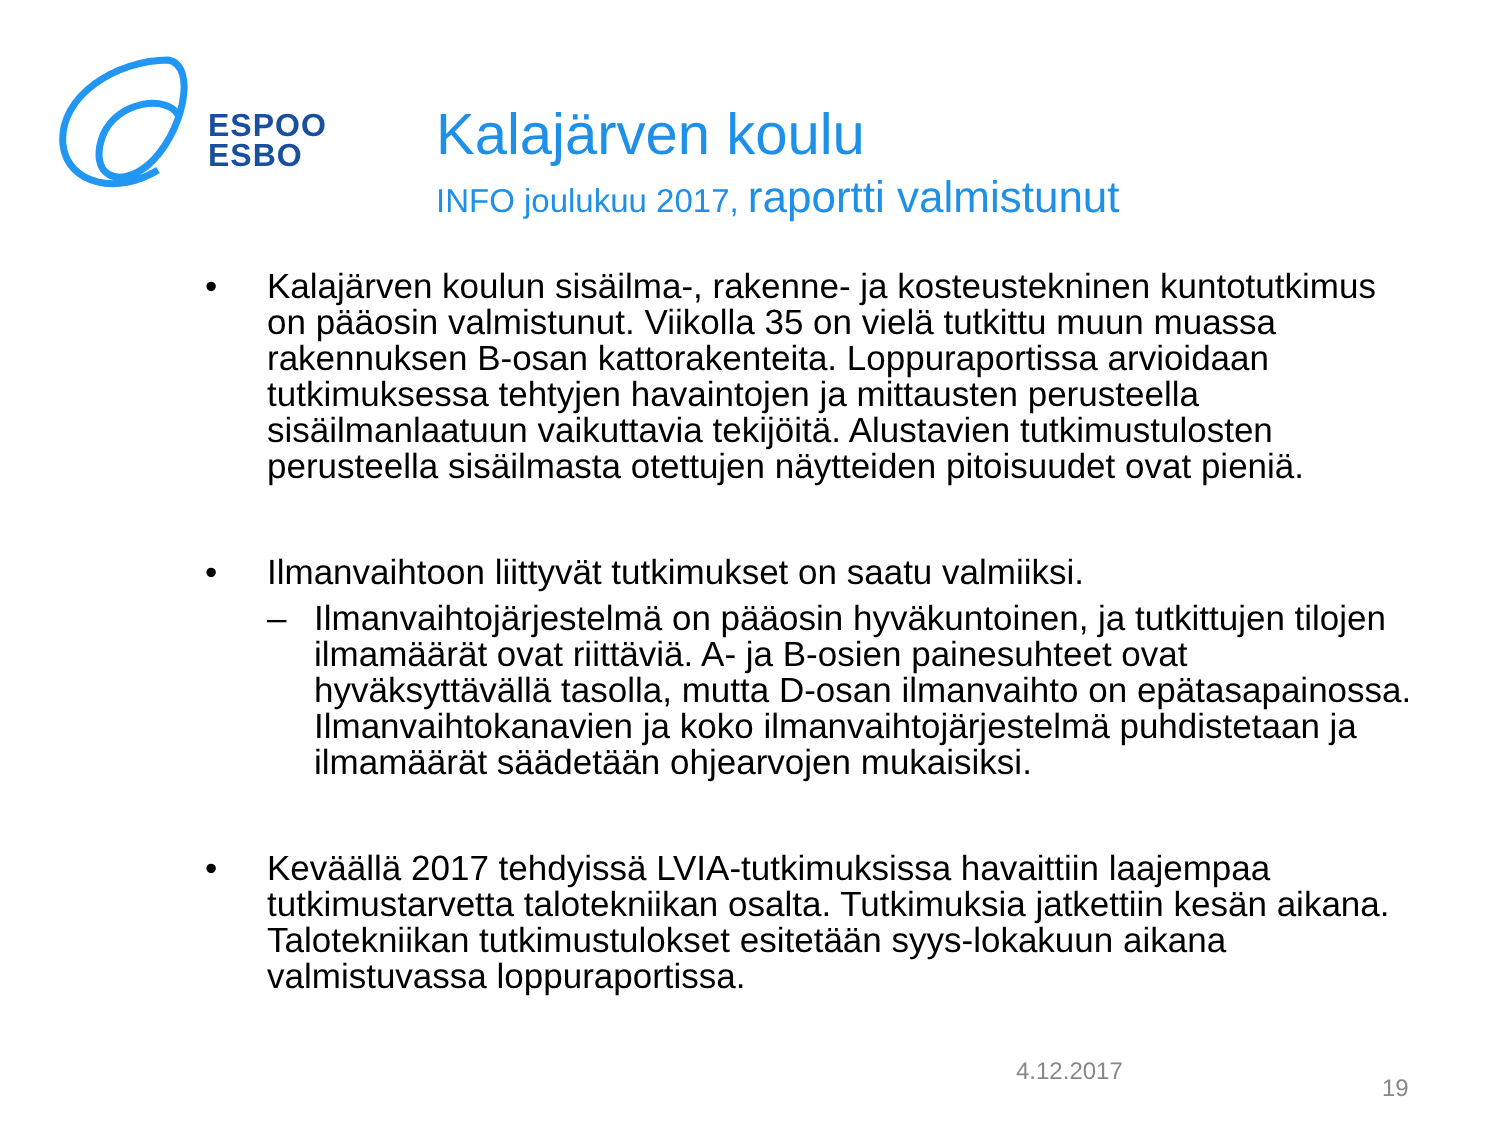ESPOO
ESBO
Kalajärven koulu
INFO joulukuu 2017, raportti valmistunut
• Kalajärven koulun sisäilma-, rakenne- ja kosteustekninen kuntotutkimus on pääosin valmistunut. Viikolla 35 on vielä tutkittu muun muassa rakennuksen B-osan kattorakenteita. Loppuraportissa arvioidaan tutkimuksessa tehtyjen havaintojen ja mittausten perusteella sisäilmanlaatuun vaikuttavia tekijöitä. Alustavien tutkimustulosten perusteella sisäilmasta otettujen näytteiden pitoisuudet ovat pieniä.
• Ilmanvaihtoon liittyvät tutkimukset on saatu valmiiksi.
– Ilmanvaihtojärjestelmä on pääosin hyväkuntoinen, ja tutkittujen tilojen ilmamäärät ovat riittäviä. A- ja B-osien painesuhteet ovat hyväksyttävällä tasolla, mutta D-osan ilmanvaihto on epätasapainossa. Ilmanvaihtokanavien ja koko ilmanvaihtojärjestelmä puhdistetaan ja ilmamäärät säädetään ohjearvojen mukaisiksi.
• Keväällä 2017 tehdyissä LVIA-tutkimuksissa havaittiin laajempaa tutkimustarvetta talotekniikan osalta. Tutkimuksia jatkettiin kesän aikana. Talotekniikan tutkimustulokset esitetään syys-lokakuun aikana valmistuvassa loppuraportissa.
4.12.2017
19